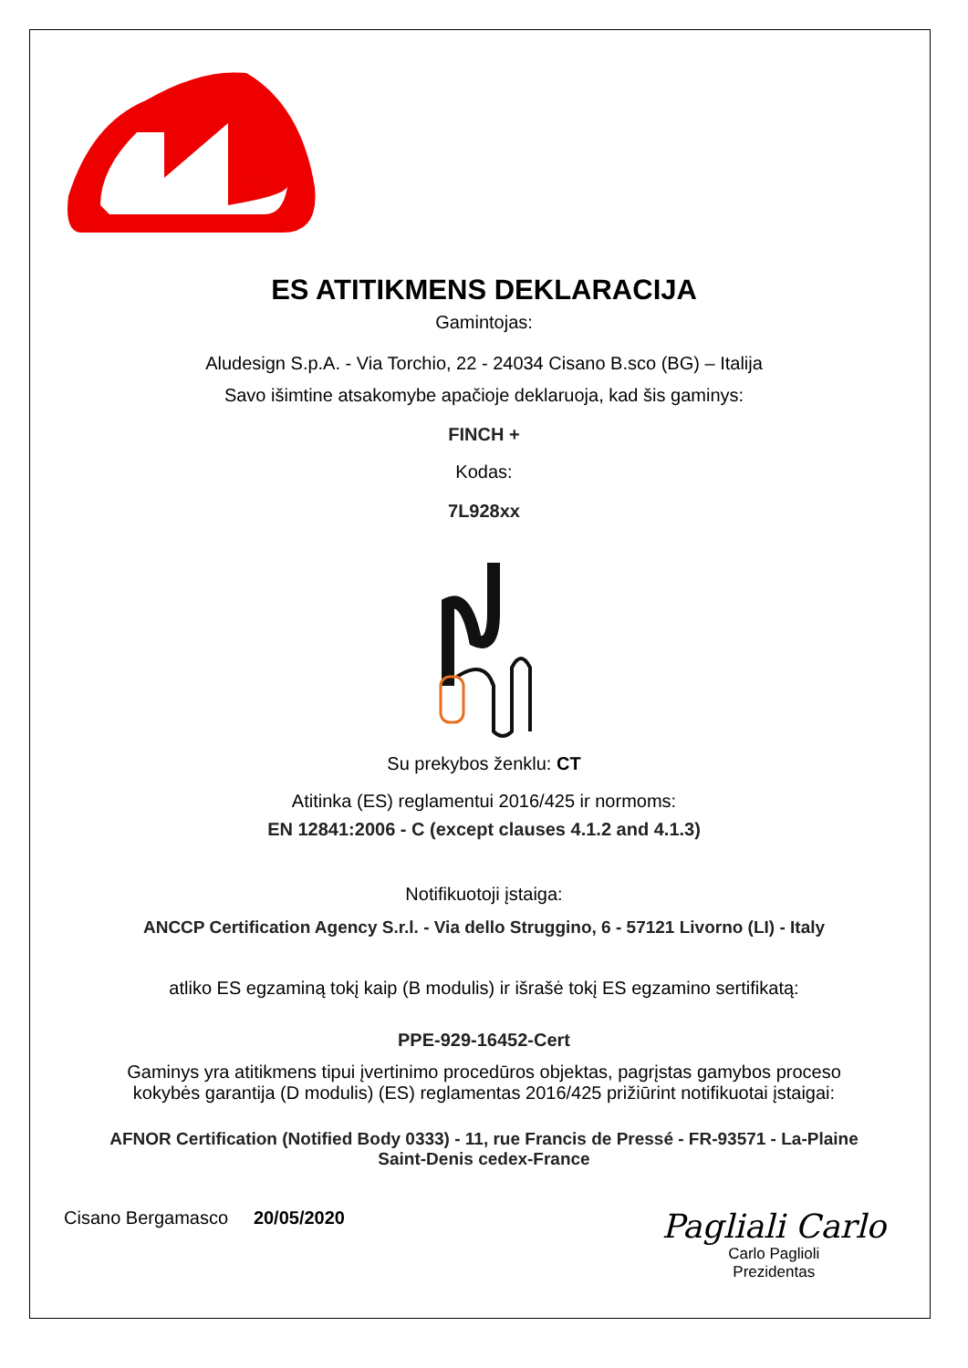®
ES ATITIKMENS DEKLARACIJA
Gamintojas:
Aludesign S.p.A. - Via Torchio, 22 - 24034 Cisano B.sco (BG) – Italija
Savo išimtine atsakomybe apačioje deklaruoja, kad šis gaminys:
FINCH +
Kodas:
7L928xx
Su prekybos ženklu: CT
Atitinka (ES) reglamentui 2016/425 ir normoms:
EN 12841:2006 - C (except clauses 4.1.2 and 4.1.3)
Notifikuotoji įstaiga:
ANCCP Certification Agency S.r.l. - Via dello Struggino, 6 - 57121 Livorno (LI) - Italy
atliko ES egzaminą tokį kaip (B modulis) ir išrašė tokį ES egzamino sertifikatą:
PPE-929-16452-Cert
Gaminys yra atitikmens tipui įvertinimo procedūros objektas, pagrįstas gamybos proceso
kokybės garantija (D modulis) (ES) reglamentas 2016/425 prižiūrint notifikuotai įstaigai:
AFNOR Certification (Notified Body 0333) - 11, rue Francis de Pressé - FR-93571 - La-Plaine
Saint-Denis cedex-France
Cisano Bergamasco 20/05/2020
Pagliali Carlo
Carlo Paglioli
Prezidentas